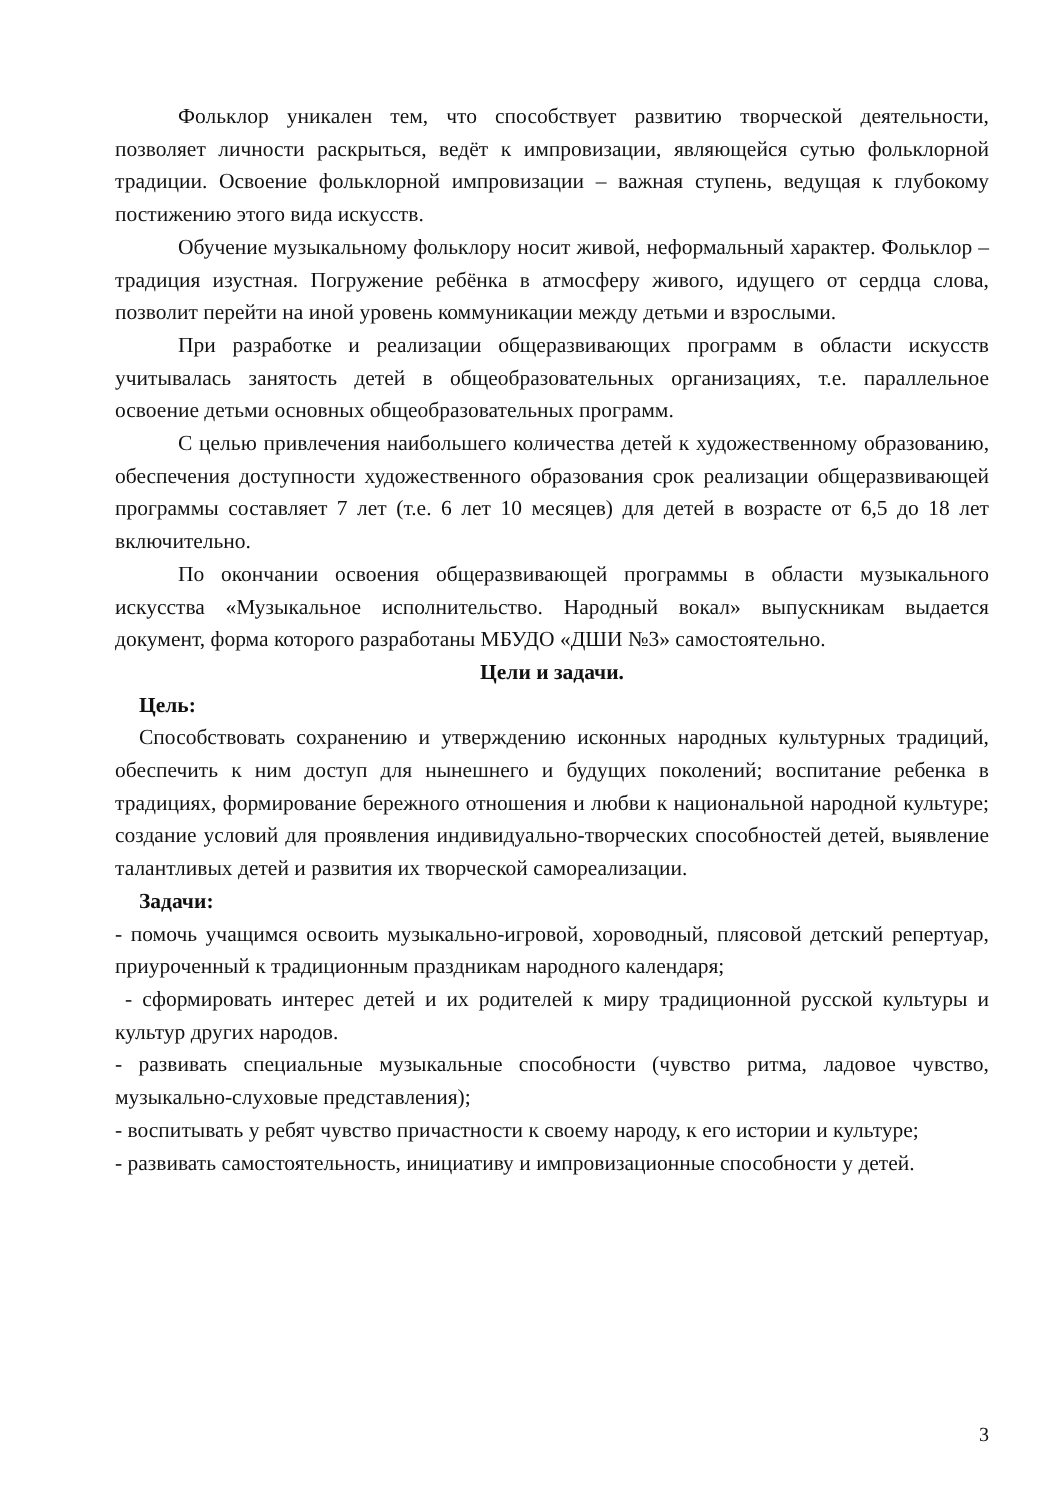Фольклор уникален тем, что способствует развитию творческой деятельности, позволяет личности раскрыться, ведёт к импровизации, являющейся сутью фольклорной традиции. Освоение фольклорной импровизации – важная ступень, ведущая к глубокому постижению этого вида искусств.
Обучение музыкальному фольклору носит живой, неформальный характер. Фольклор – традиция изустная. Погружение ребёнка в атмосферу живого, идущего от сердца слова, позволит перейти на иной уровень коммуникации между детьми и взрослыми.
При разработке и реализации общеразвивающих программ в области искусств учитывалась занятость детей в общеобразовательных организациях, т.е. параллельное освоение детьми основных общеобразовательных программ.
С целью привлечения наибольшего количества детей к художественному образованию, обеспечения доступности художественного образования срок реализации общеразвивающей программы составляет 7 лет (т.е. 6 лет 10 месяцев) для детей в возрасте от 6,5 до 18 лет включительно.
По окончании освоения общеразвивающей программы в области музыкального искусства «Музыкальное исполнительство. Народный вокал» выпускникам выдается документ, форма которого разработаны МБУДО «ДШИ №3» самостоятельно.
Цели и задачи.
Цель:
Способствовать сохранению и утверждению исконных народных культурных традиций, обеспечить к ним доступ для нынешнего и будущих поколений; воспитание ребенка в традициях, формирование бережного отношения и любви к национальной народной культуре; создание условий для проявления индивидуально-творческих способностей детей, выявление талантливых детей и развития их творческой самореализации.
Задачи:
- помочь учащимся освоить музыкально-игровой, хороводный, плясовой детский репертуар, приуроченный к традиционным праздникам народного календаря;
- сформировать интерес детей и их родителей к миру традиционной русской культуры и культур других народов.
- развивать специальные музыкальные способности (чувство ритма, ладовое чувство, музыкально-слуховые представления);
- воспитывать у ребят чувство причастности к своему народу, к его истории и культуре;
- развивать самостоятельность, инициативу и импровизационные способности у детей.
3